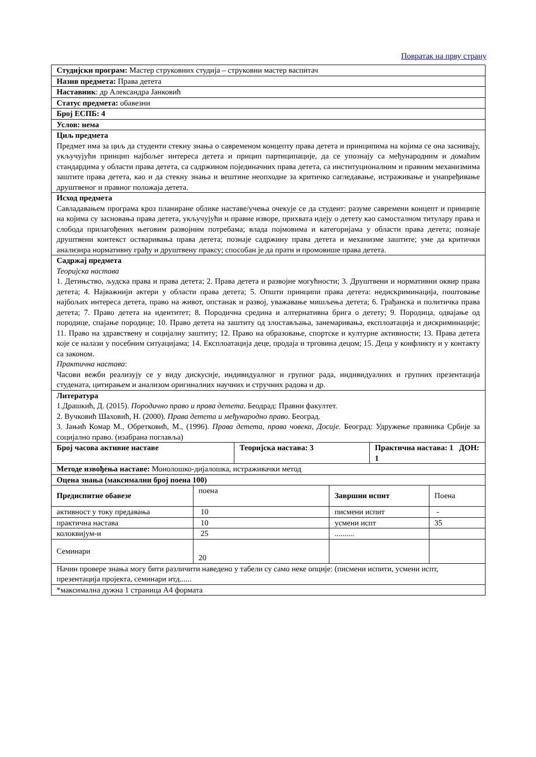Повратак на прву страну
| Студијски програм: Мастер струковних студија – струковни мастер васпитач | | | | | |
| Назив предмета: Права детета | | | | | |
| Наставник : др Александра Јанковић | | | | | |
| Статус предмета: обавезни | | | | | |
| Број ЕСПБ: 4 | | | | | |
| Услов: нема | | | | | |
| Циљ предмета Предмет има за циљ да студенти стекну знања о савременом концепту права детета и принципима на којима се она заснивају, укључујући принцип најбољег интереса детета и прицип партиципације, да се упознају са међународним и домаћим стандардима у области права детета, са садржином појединачних права детета, са институционалним и правним механизмима заштите права детета, као и да стекну знања и вештине неопходне за критичко сагледавање, истраживање и унапређивање друштвеног и правног положаја детета. | | | | | |
| Исход предмета Савладавањем програма кроз планиране облике наставе/учења очекује се да студент: разуме савремени концепт и принципе на којима су засновања права детета, укључујући и правне изворе, прихвата идеју о детету као самосталном титулару права и слобода прилагођених његовим развојним потребама; влада појмовима и категоријама у области права детета; познаје друштвени контекст остваривања права детета; познаје садржину права детета и механизме заштите; уме да критички анализира нормативну грађу и друштвену праксу; способан је да прати и промовише права детета. | | | | | |
| Садржај предмета Теоријска настава 1. Детињство, људска права и права детета; 2. Права детета и развојне могућности; 3. Друштвени и нормативни оквир права детета; 4. Најважнији актери у области права детета; 5. Општи принципи права детета: недискриминација, поштовање најбољих интереса детета, право на живот, опстанак и развој, уважавање мишљења детета; 6. Грађанска и политичка права детета; 7. Право детета на идентитет; 8. Породична средина и алтернативна брига о детету; 9. Породица, одвајање од породице, спајање породице; 10. Право детета на заштиту од злостављања, занемаривања, експлоатација и дискриминације; 11. Право на здравствену и социјалну заштиту; 12. Право на образовање, спортске и културне активности; 13. Права детета које се налази у посебним ситуацијама; 14. Експлоатација деце, продаја и трговина децом; 15. Деца у конфликту и у контакту са законом. Практична настава : Часови вежби реализују се у виду дискусије, индивидуалног и групног рада, индивидуалних и групних презентација студената, цитирањем и анализом оригиналних научних и стручних радова и др. | | | | | |
| Литература 1.Драшкић, Д. (2015). Породично право и права детета . Беодрад: Правни факултет. 2. Вучковић Шаховић, Н. (2000). Права детета и међународно право . Београд. 3. Јањић Комар М., Обретковић, М., (1996). Права детета, права човека, Досије . Београд: Удружење правника Србије за социјално право. (изабрана поглавља) | | | | | |
| Број часова активне наставе | | Теоријска настава: 3 | | Практична настава: 1 ДОН: 1 | |
| Методе извођења наставе: Монолошко-дијалошка, истраживачки метод | | | | | |
| Оцена знања (максимални број поена 100) | | | | | |
| Предиспитне обавезе | поена | | Завршни испит | | Поена |
| активност у току предавања | 10 | | писмени испит | | - |
| практична настава | 10 | | усмени испт | | 35 |
| колоквијум-и | 25 | | .......... | | |
| Семинари | 20 | | | | |
| Начин провере знања могу бити различити наведено у табели су само неке опције: (писмени испити, усмени испт, презентација пројекта, семинари итд...... | | | | | |
| *максимална дужна 1 страница А4 формата | | | | | |